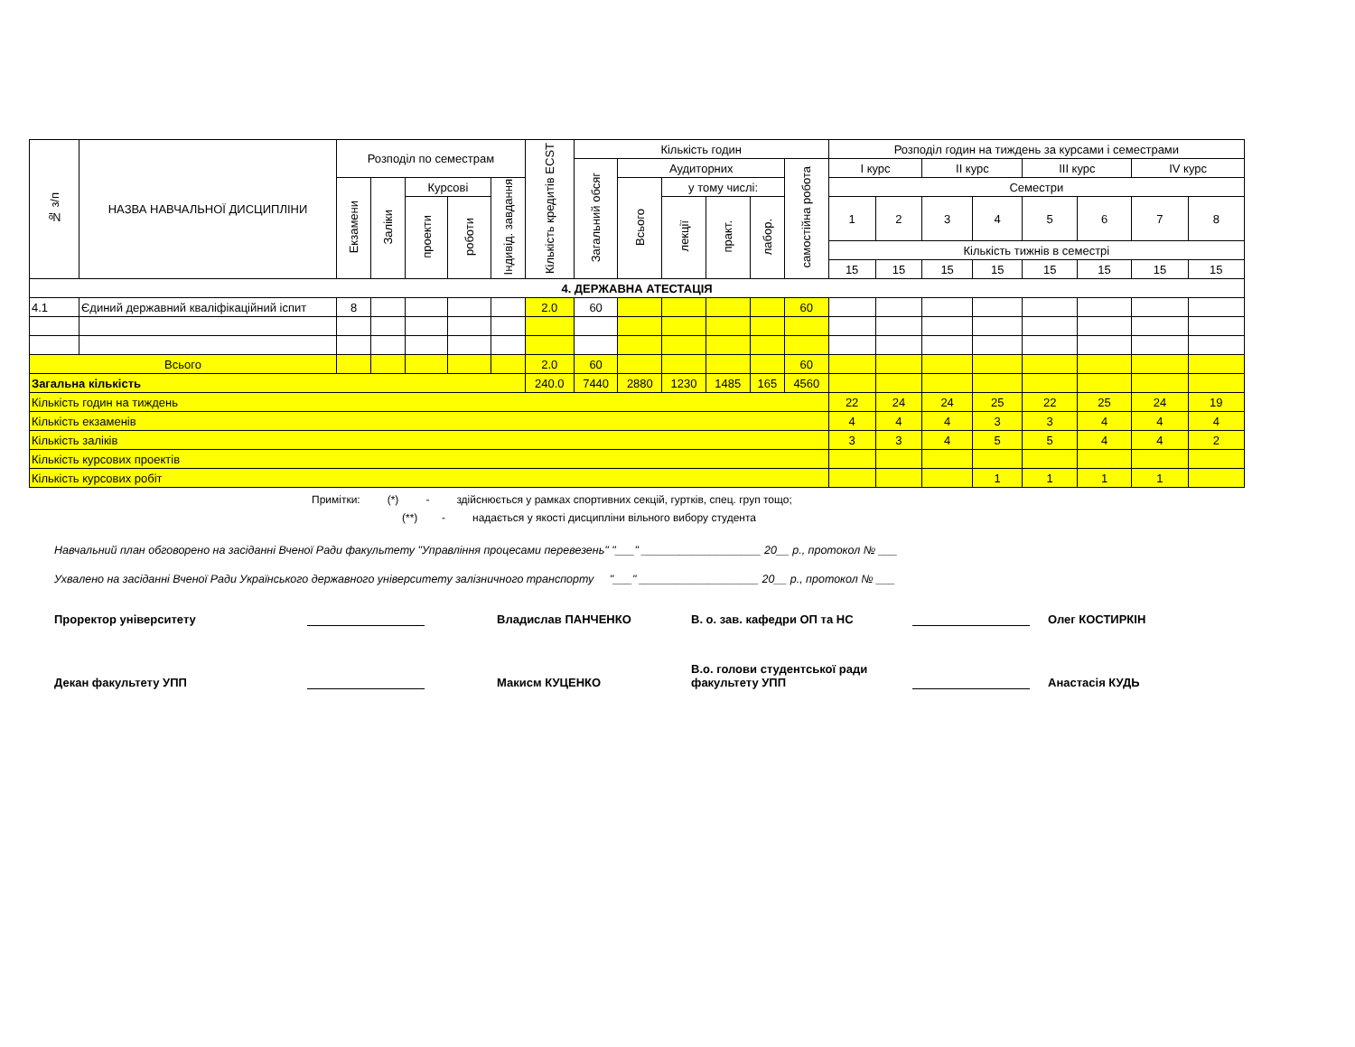| № з/п | НАЗВА НАВЧАЛЬНОЇ ДИСЦИПЛІНИ | Розподіл по семестрам | | | | | Кількість кредитів ECST | Кількість годин | | | | | | Розподіл годин на тиждень за курсами і семестрами | | | | | | | |
| --- | --- | --- | --- | --- | --- | --- | --- | --- | --- | --- | --- | --- | --- | --- | --- | --- | --- | --- | --- | --- | --- |
| | | | | | | | | Загальний обсяг | Аудиторних | | | | самостійна робота | І курс | | ІІ курс | | ІІІ курс | | IV курс | |
| | | Екзамени | Заліки | Курсові | | Індивід. завдання | | | Всього | у тому числі: | | | | Семестри | | | | | | | |
| | | | | проекти | роботи | | | | | лекції | практ. | лабор. | | 1 | 2 | 3 | 4 | 5 | 6 | 7 | 8 |
| | | | | | | | | | | | | | | Кількість тижнів в семестрі | | | | | | | |
| | | | | | | | | | | | | | | 15 | 15 | 15 | 15 | 15 | 15 | 15 | 15 |
| 4. ДЕРЖАВНА АТЕСТАЦІЯ | | | | | | | | | | | | | | | | | | | | | |
| 4.1 | Єдиний державний кваліфікаційний іспит | 8 | | | | | 2.0 | 60 | | | | | 60 | | | | | | | | |
| Всього | | | | | | | 2.0 | 60 | | | | | 60 | | | | | | | | |
| Загальна кількість | | | | | | | 240.0 | 7440 | 2880 | 1230 | 1485 | 165 | 4560 | | | | | | | | |
| Кількість годин на тиждень | | | | | | | | | | | | | | 22 | 24 | 24 | 25 | 22 | 25 | 24 | 19 |
| Кількість екзаменів | | | | | | | | | | | | | | 4 | 4 | 4 | 3 | 3 | 4 | 4 | 4 |
| Кількість заліків | | | | | | | | | | | | | | 3 | 3 | 4 | 5 | 5 | 4 | 4 | 2 |
| Кількість курсових проектів | | | | | | | | | | | | | | | | | | | | | |
| Кількість курсових робіт | | | | | | | | | | | | | | | | | 1 | 1 | 1 | 1 | |
Примітки: (*) - здійснюється у рамках спортивних секцій, гуртків, спец. груп тощо;
(**) - надається у якості дисципліни вільного вибору студента
Навчальний план обговорено на засіданні Вченої Ради факультету "Управління процесами перевезень" "___" ___________________ 20__ р., протокол № ___
Ухвалено на засіданні Вченої Ради Українського державного університету залізничного транспорту "___" ___________________ 20__ р., протокол № ___
Проректор університету
Владислав ПАНЧЕНКО
В. о. зав. кафедри ОП та НС
Олег КОСТИРКІН
Декан факультету УПП
Макисм КУЦЕНКО
В.о. голови студентської ради факультету УПП
Анастасія КУДЬ